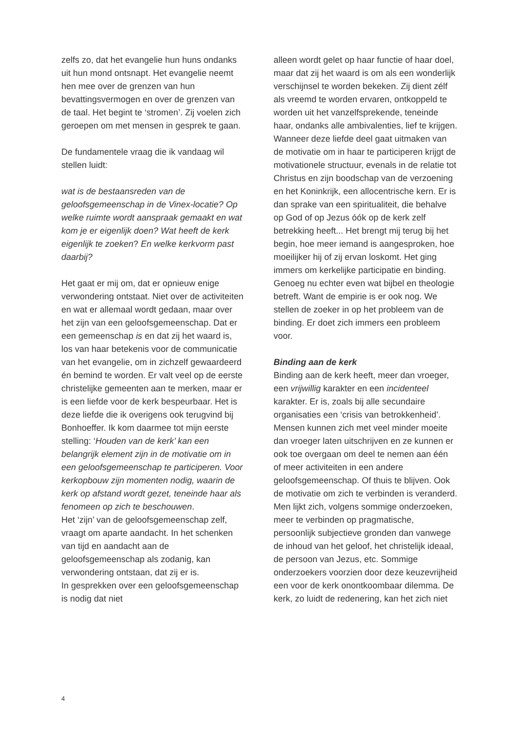zelfs zo, dat het evangelie hun huns ondanks uit hun mond ontsnapt. Het evangelie neemt hen mee over de grenzen van hun bevattingsvermogen en over de grenzen van de taal. Het begint te ‘stromen’. Zij voelen zich geroepen om met mensen in gesprek te gaan.
De fundamentele vraag die ik vandaag wil stellen luidt:
wat is de bestaansreden van de geloofsgemeenschap in de Vinex-locatie? Op welke ruimte wordt aanspraak gemaakt en wat kom je er eigenlijk doen? Wat heeft de kerk eigenlijk te zoeken? En welke kerkvorm past daarbij?
Het gaat er mij om, dat er opnieuw enige verwondering ontstaat. Niet over de activiteiten en wat er allemaal wordt gedaan, maar over het zijn van een geloofsgemeenschap. Dat er een gemeenschap is en dat zij het waard is, los van haar betekenis voor de communicatie van het evangelie, om in zichzelf gewaardeerd én bemind te worden. Er valt veel op de eerste christelijke gemeenten aan te merken, maar er is een liefde voor de kerk bespeurbaar. Het is deze liefde die ik overigens ook terugvind bij Bonhoeffer. Ik kom daarmee tot mijn eerste stelling: ‘Houden van de kerk’ kan een belangrijk element zijn in de motivatie om in een geloofsgemeenschap te participeren. Voor kerkopbouw zijn momenten nodig, waarin de kerk op afstand wordt gezet, teneinde haar als fenomeen op zich te beschouwen.
Het ‘zijn’ van de geloofsgemeenschap zelf, vraagt om aparte aandacht. In het schenken van tijd en aandacht aan de geloofsgemeenschap als zodanig, kan verwondering ontstaan, dat zij er is.
In gesprekken over een geloofsgemeenschap is nodig dat niet
alleen wordt gelet op haar functie of haar doel, maar dat zij het waard is om als een wonderlijk verschijnsel te worden bekeken. Zij dient zélf als vreemd te worden ervaren, ontkoppeld te worden uit het vanzelfsprekende, teneinde haar, ondanks alle ambivalenties, lief te krijgen. Wanneer deze liefde deel gaat uitmaken van de motivatie om in haar te participeren krijgt de motivationele structuur, evenals in de relatie tot Christus en zijn boodschap van de verzoening en het Koninkrijk, een allocentrische kern. Er is dan sprake van een spiritualiteit, die behalve op God of op Jezus óók op de kerk zelf betrekking heeft... Het brengt mij terug bij het begin, hoe meer iemand is aangesproken, hoe moeilijker hij of zij ervan loskomt. Het ging immers om kerkelijke participatie en binding. Genoeg nu echter even wat bijbel en theologie betreft. Want de empirie is er ook nog. We stellen de zoeker in op het probleem van de binding. Er doet zich immers een probleem voor.
Binding aan de kerk
Binding aan de kerk heeft, meer dan vroeger, een vrijwillig karakter en een incidenteel karakter. Er is, zoals bij alle secundaire organisaties een ‘crisis van betrokkenheid’.
Mensen kunnen zich met veel minder moeite dan vroeger laten uitschrijven en ze kunnen er ook toe overgaan om deel te nemen aan één of meer activiteiten in een andere geloofsgemeenschap. Of thuis te blijven. Ook de motivatie om zich te verbinden is veranderd. Men lijkt zich, volgens sommige onderzoeken, meer te verbinden op pragmatische, persoonlijk subjectieve gronden dan vanwege de inhoud van het geloof, het christelijk ideaal, de persoon van Jezus, etc. Sommige onderzoekers voorzien door deze keuzevrijheid een voor de kerk onontkoombaar dilemma. De kerk, zo luidt de redenering, kan het zich niet
4